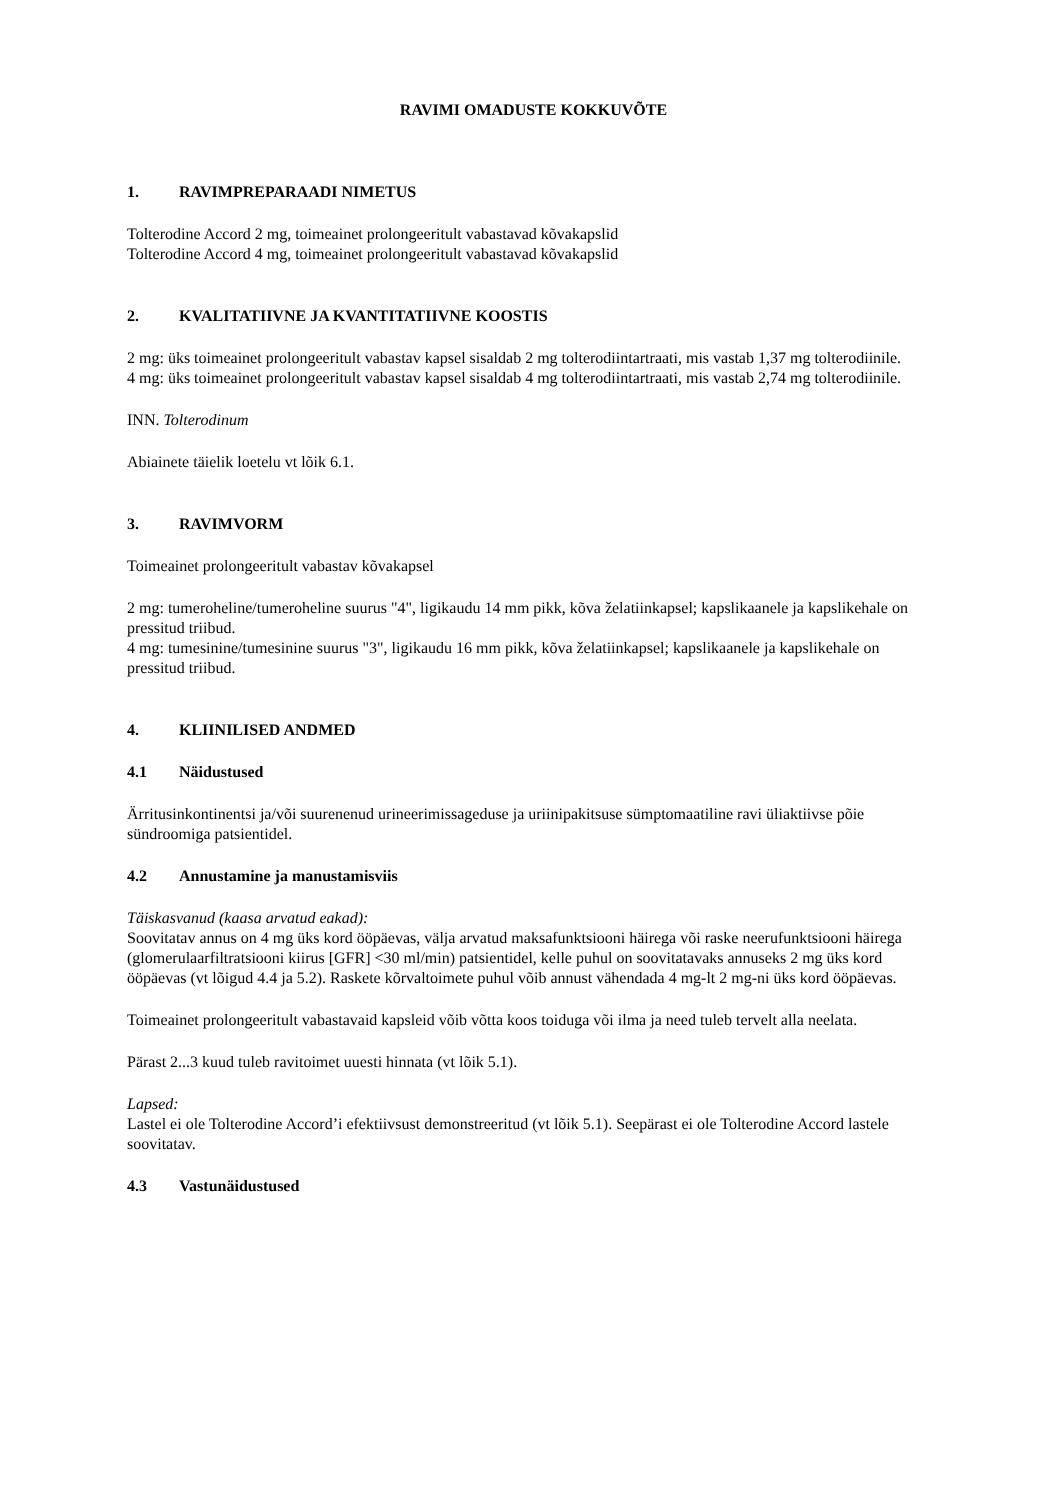RAVIMI OMADUSTE KOKKUVÕTE
1. RAVIMPREPARAADI NIMETUS
Tolterodine Accord 2 mg, toimeainet prolongeeritult vabastavad kõvakapslid
Tolterodine Accord 4 mg, toimeainet prolongeeritult vabastavad kõvakapslid
2. KVALITATIIVNE JA KVANTITATIIVNE KOOSTIS
2 mg: üks toimeainet prolongeeritult vabastav kapsel sisaldab 2 mg tolterodiintartraati, mis vastab 1,37 mg tolterodiinile.
4 mg: üks toimeainet prolongeeritult vabastav kapsel sisaldab 4 mg tolterodiintartraati, mis vastab 2,74 mg tolterodiinile.
INN. Tolterodinum
Abiainete täielik loetelu vt lõik 6.1.
3. RAVIMVORM
Toimeainet prolongeeritult vabastav kõvakapsel
2 mg: tumeroheline/tumeroheline suurus "4", ligikaudu 14 mm pikk, kõva želatiinkapsel; kapslikaanele ja kapslikehale on pressitud triibud.
4 mg: tumesinine/tumesinine suurus "3", ligikaudu 16 mm pikk, kõva želatiinkapsel; kapslikaanele ja kapslikehale on pressitud triibud.
4. KLIINILISED ANDMED
4.1 Näidustused
Ärritusinkontinentsi ja/või suurenenud urineerimissageduse ja uriinipakitsuse sümptomaatiline ravi üliaktiivse põie sündroomiga patsientidel.
4.2 Annustamine ja manustamisviis
Täiskasvanud (kaasa arvatud eakad):
Soovitatav annus on 4 mg üks kord ööpäevas, välja arvatud maksafunktsiooni häirega või raske neerufunktsiooni häirega (glomerulaarfiltratsiooni kiirus [GFR] <30 ml/min) patsientidel, kelle puhul on soovitatavaks annuseks 2 mg üks kord ööpäevas (vt lõigud 4.4 ja 5.2). Raskete kõrvaltoimete puhul võib annust vähendada 4 mg-lt 2 mg-ni üks kord ööpäevas.
Toimeainet prolongeeritult vabastavaid kapsleid võib võtta koos toiduga või ilma ja need tuleb tervelt alla neelata.
Pärast 2...3 kuud tuleb ravitoimet uuesti hinnata (vt lõik 5.1).
Lapsed:
Lastel ei ole Tolterodine Accord’i efektiivsust demonstreeritud (vt lõik 5.1). Seepärast ei ole Tolterodine Accord lastele soovitatav.
4.3 Vastunäidustused